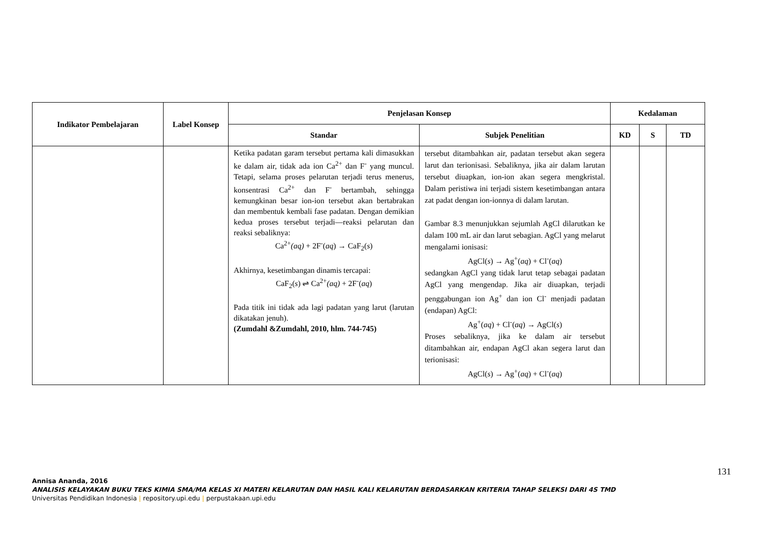| Indikator Pembelajaran | Label Konsep | Penjelasan Konsep | | Kedalaman | | |
| --- | --- | --- | --- | --- | --- | --- |
| | | Standar | Subjek Penelitian | KD | S | TD |
| | | Ketika padatan garam tersebut pertama kali dimasukkan ke dalam air, tidak ada ion Ca<sup>2+</sup> dan F<sup>-</sup> yang muncul. Tetapi, selama proses pelarutan terjadi terus menerus, konsentrasi Ca<sup>2+</sup> dan F<sup>-</sup> bertambah, sehingga kemungkinan besar ion-ion tersebut akan bertabrakan dan membentuk kembali fase padatan. Dengan demikian kedua proses tersebut terjadi—reaksi pelarutan dan reaksi sebaliknya: Ca<sup>2+</sup> (aq) + 2F<sup>-</sup>( aq ) → CaF<sub>2</sub>( s ) Akhirnya, kesetimbangan dinamis tercapai: CaF<sub>2</sub>( s ) ⇌ Ca<sup>2+</sup> (aq) + 2F<sup>-</sup>( aq ) Pada titik ini tidak ada lagi padatan yang larut (larutan dikatakan jenuh). (Zumdahl &Zumdahl, 2010, hlm. 744-745) | tersebut ditambahkan air, padatan tersebut akan segera larut dan terionisasi. Sebaliknya, jika air dalam larutan tersebut diuapkan, ion-ion akan segera mengkristal. Dalam peristiwa ini terjadi sistem kesetimbangan antara zat padat dengan ion-ionnya di dalam larutan. Gambar 8.3 menunjukkan sejumlah AgCl dilarutkan ke dalam 100 mL air dan larut sebagian. AgCl yang melarut mengalami ionisasi: AgCl( s ) → Ag<sup>+</sup>( aq ) + Cl<sup>-</sup>( aq ) sedangkan AgCl yang tidak larut tetap sebagai padatan AgCl yang mengendap. Jika air diuapkan, terjadi penggabungan ion Ag<sup>+</sup> dan ion Cl<sup>-</sup> menjadi padatan (endapan) AgCl: Ag<sup>+</sup>( aq ) + Cl<sup>-</sup>( aq ) → AgCl( s ) Proses sebaliknya, jika ke dalam air tersebut ditambahkan air, endapan AgCl akan segera larut dan terionisasi: AgCl( s ) → Ag<sup>+</sup>( aq ) + Cl<sup>-</sup>( aq ) | | | |
131
Annisa Ananda, 2016
ANALISIS KELAYAKAN BUKU TEKS KIMIA SMA/MA KELAS XI MATERI KELARUTAN DAN HASIL KALI KELARUTAN BERDASARKAN KRITERIA TAHAP SELEKSI DARI 4S TMD
Universitas Pendidikan Indonesia | repository.upi.edu | perpustakaan.upi.edu